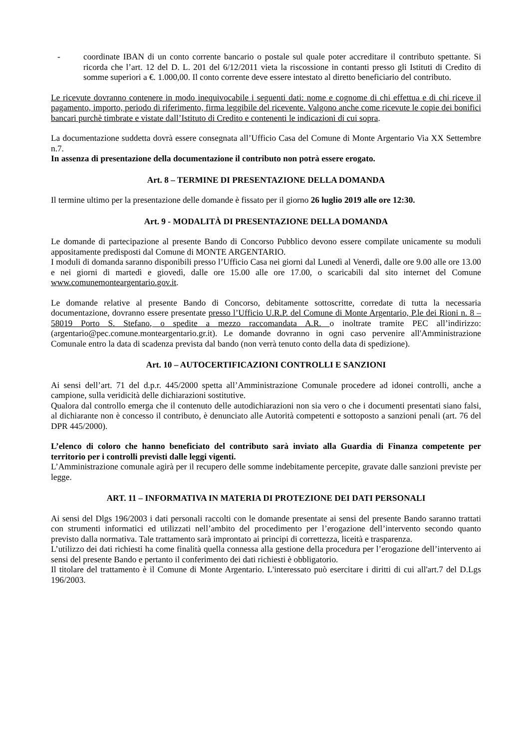- coordinate IBAN di un conto corrente bancario o postale sul quale poter accreditare il contributo spettante. Si ricorda che l’art. 12 del D. L. 201 del 6/12/2011 vieta la riscossione in contanti presso gli Istituti di Credito di somme superiori a €. 1.000,00. Il conto corrente deve essere intestato al diretto beneficiario del contributo.
Le ricevute dovranno contenere in modo inequivocabile i seguenti dati: nome e cognome di chi effettua e di chi riceve il pagamento, importo, periodo di riferimento, firma leggibile del ricevente. Valgono anche come ricevute le copie dei bonifici bancari purchè timbrate e vistate dall’Istituto di Credito e contenenti le indicazioni di cui sopra.
La documentazione suddetta dovrà essere consegnata all’Ufficio Casa del Comune di Monte Argentario Via XX Settembre n.7.
In assenza di presentazione della documentazione il contributo non potrà essere erogato.
Art. 8 – TERMINE DI PRESENTAZIONE DELLA DOMANDA
Il termine ultimo per la presentazione delle domande è fissato per il giorno 26 luglio 2019 alle ore 12:30.
Art. 9 - MODALITÀ DI PRESENTAZIONE DELLA DOMANDA
Le domande di partecipazione al presente Bando di Concorso Pubblico devono essere compilate unicamente su moduli appositamente predisposti dal Comune di MONTE ARGENTARIO.
I moduli di domanda saranno disponibili presso l’Ufficio Casa nei giorni dal Lunedì al Venerdì, dalle ore 9.00 alle ore 13.00 e nei giorni di martedì e giovedì, dalle ore 15.00 alle ore 17.00, o scaricabili dal sito internet del Comune www.comunemonteargentario.gov.it.
Le domande relative al presente Bando di Concorso, debitamente sottoscritte, corredate di tutta la necessaria documentazione, dovranno essere presentate presso l’Ufficio U.R.P. del Comune di Monte Argentario, P.le dei Rioni n. 8 – 58019 Porto S. Stefano, o spedite a mezzo raccomandata A.R. o inoltrate tramite PEC all’indirizzo: (argentario@pec.comune.monteargentario.gr.it). Le domande dovranno in ogni caso pervenire all'Amministrazione Comunale entro la data di scadenza prevista dal bando (non verrà tenuto conto della data di spedizione).
Art. 10 – AUTOCERTIFICAZIONI CONTROLLI E SANZIONI
Ai sensi dell’art. 71 del d.p.r. 445/2000 spetta all’Amministrazione Comunale procedere ad idonei controlli, anche a campione, sulla veridicità delle dichiarazioni sostitutive.
Qualora dal controllo emerga che il contenuto delle autodichiarazioni non sia vero o che i documenti presentati siano falsi, al dichiarante non è concesso il contributo, è denunciato alle Autorità competenti e sottoposto a sanzioni penali (art. 76 del DPR 445/2000).
L’elenco di coloro che hanno beneficiato del contributo sarà inviato alla Guardia di Finanza competente per territorio per i controlli previsti dalle leggi vigenti.
L’Amministrazione comunale agirà per il recupero delle somme indebitamente percepite, gravate dalle sanzioni previste per legge.
ART. 11 – INFORMATIVA IN MATERIA DI PROTEZIONE DEI DATI PERSONALI
Ai sensi del Dlgs 196/2003 i dati personali raccolti con le domande presentate ai sensi del presente Bando saranno trattati con strumenti informatici ed utilizzati nell’ambito del procedimento per l’erogazione dell’intervento secondo quanto previsto dalla normativa. Tale trattamento sarà improntato ai principi di correttezza, liceità e trasparenza.
L’utilizzo dei dati richiesti ha come finalità quella connessa alla gestione della procedura per l’erogazione dell’intervento ai sensi del presente Bando e pertanto il conferimento dei dati richiesti è obbligatorio.
Il titolare del trattamento è il Comune di Monte Argentario. L'interessato può esercitare i diritti di cui all'art.7 del D.Lgs 196/2003.